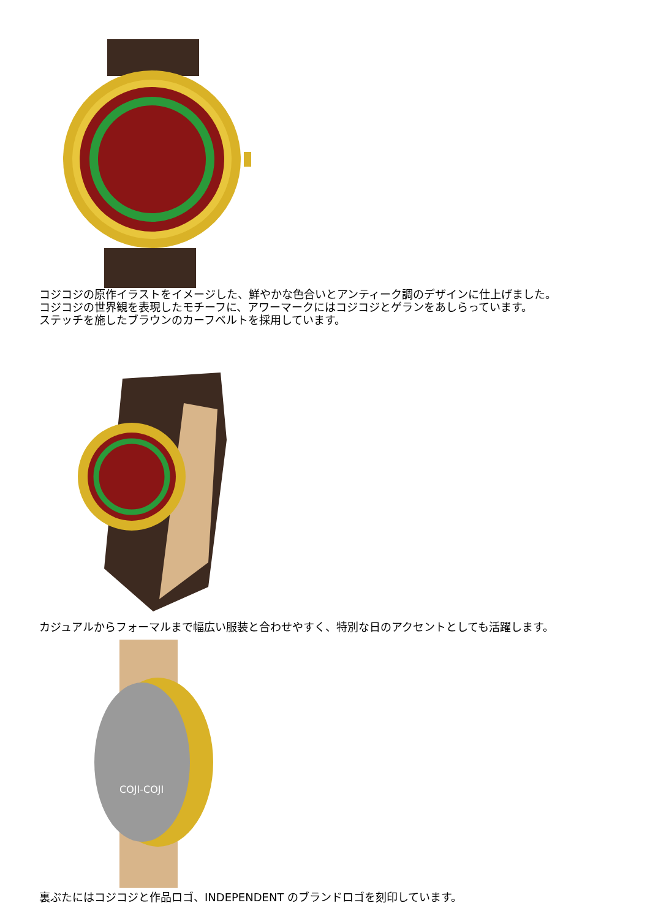コジコジの原作イラストをイメージした、鮮やかな色合いとアンティーク調のデザインに仕上げました。
コジコジの世界観を表現したモチーフに、アワーマークにはコジコジとゲランをあしらっています。
ステッチを施したブラウンのカーフベルトを採用しています。
カジュアルからフォーマルまで幅広い服装と合わせやすく、特別な日のアクセントとしても活躍します。
COJI-COJI
裏ぶたにはコジコジと作品ロゴ、INDEPENDENT のブランドロゴを刻印しています。